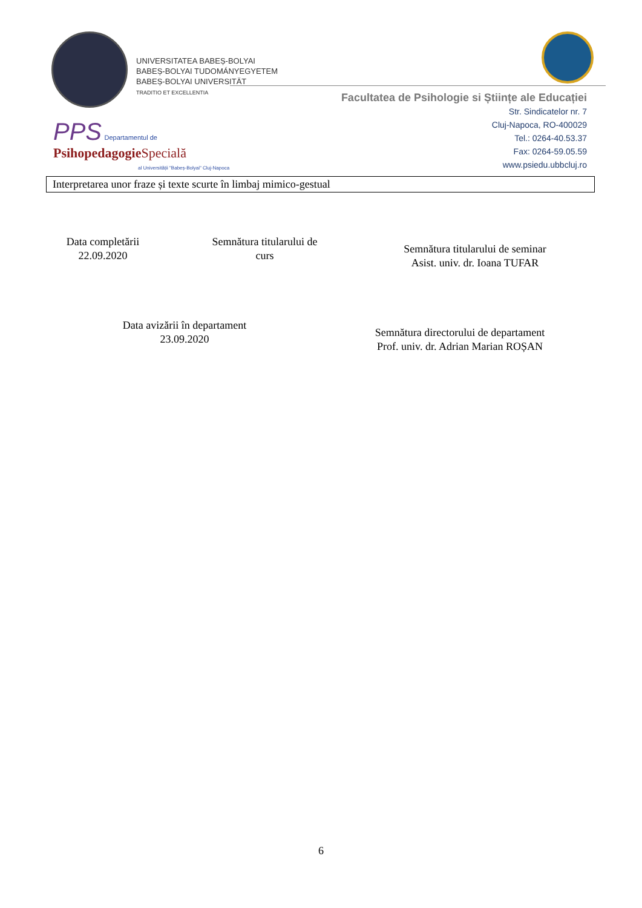UNIVERSITATEA BABEȘ-BOLYAI
BABEȘ-BOLYAI TUDOMÁNYEGYETEM
BABEȘ-BOLYAI UNIVERSITÄT
TRADITIO ET EXCELLENTIA
Facultatea de Psihologie si Științe ale Educației
Str. Sindicatelor nr. 7
Cluj-Napoca, RO-400029
Tel.: 0264-40.53.37
Fax: 0264-59.05.59
www.psiedu.ubbcluj.ro
PPS Departamentul de
Psihopedagogie Specială
al Universității "Babeș-Bolyai" Cluj-Napoca
Interpretarea unor fraze și texte scurte în limbaj mimico-gestual
Data completării
22.09.2020
Semnătura titularului de curs
Semnătura titularului de seminar
Asist. univ. dr. Ioana TUFAR
Data avizării în departament
23.09.2020
Semnătura directorului de departament
Prof. univ. dr. Adrian Marian ROȘAN
6